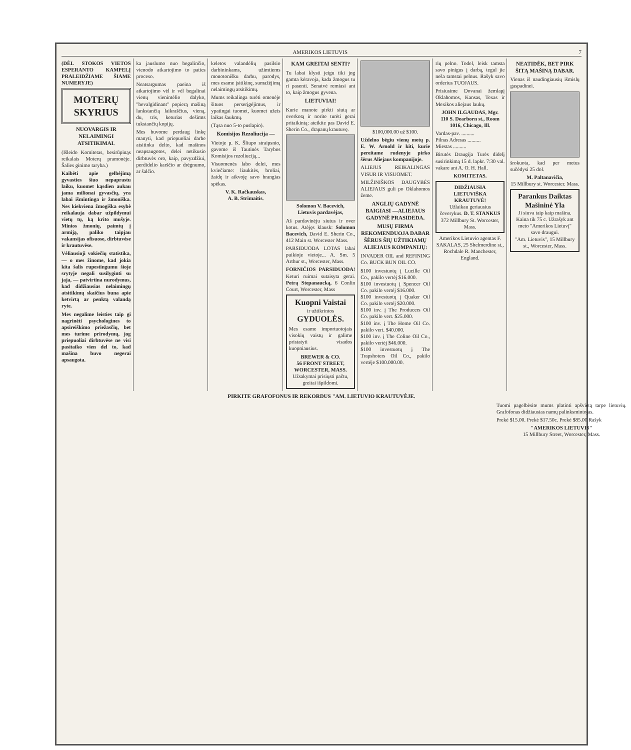AMERIKOS LIETUVIS 7
(DĖL STOKOS VIETOS ESPERANTO KAMPELĮ PRALEIDŽIAME ŠIAME NUMERYJE)
MOTERŲ SKYRIUS
NUOVARGIS IR NELAIMINGI ATSITIKIMAI.
(Išleido Komitetas, besirūpinąs reikalais Moterų pramonėje. Šalies ginimo taryba.)
Kaibėti apie gelbėjimą gyvasties šiuo nepaprastu laiku, kuomet kąsdien aukau jama milionai gyvasčių, yra labai išmintinga ir žmoniška. Nes kiekviena žmogiška esybė reikalauja dabar užpildymui vietų tų, ką krito mušyje. Minios žmonių, paimtų į armiją, paliko taipjau vakansijas ofisuose, dirbtuvėse ir krautuvėse.
Vėliausioji vokiečių statistika, — o mes žinome, kad jokia kita šalis rupestingumu šioje srytyje negali susilyginti su jaja, — patvirtina nurodymus, kad didžiausias nelaimingų atsitikimų skaičius buna apie ketvirtą ar penktą valandą ryte.
Mes negalime leisties taip gi nagrinėti psychologines to apsireiškimo priežasčių, bet mes turime prirodymų, jog priepuoliai dirbtuvėse ne visi pasitaiko vien del to, kad mašina buvo negerai apsaugota.
ka jauslumo nuo begalinčio, vienodo atkartojimo to paties proceso.
Neatsargumas paeina iš atkartojimo vėl ir vėl begalinai vienų vienintėlio dalyko, "bevalgidinant" popierą mašiną lankstančią laikraščius, vieną, du, tris, keturias dešimts tukstančių kopijų.
Mes buvome perdaug linkę manyti, kad priepuoliai darbe atsitinka delto, kad mašinos neapsaugotos, delei netikusio dirbtuvės oro, kaip, pavyzdžiui, perdidelio karščio ar drėgnumo, ar šalčio.
keletos valandėlių pasilsio darbininkams, užimtiems monotonišku darbu, parodys, mes esame įsitikinę, sumažėjimą nelaimingų atsitikimų.
Mums reikalinga turėti omenėje šituos perserįgėjimus, ir ypatingai tuomet, kuomet užeis laikas šaukmų.
(Tąsa nuo 5-to puslapio).
Komisijos Rezoliucija —
Vietoje p. K. Šliupo straipsnio, gavome iš Tautinės Tarybos Komisijos rezoliuciją...
Visuomenės labo delei, mes kviečiame: liaukitės, broliai, žaidę ir aikvoję savo brangias spėkas.
V. K. Račkauskas,
A. B. Strimaitis.
KAM GREITAI SENTI?
Tu labai klysti jeigu tiki jog gamta kėravoja, kada žmogus tu ri pasenti. Senatvė remiasi ant to, kaip žmogus gyvena.
LIETUVIAI!
Kurie manote pirkti siutą ar overkotą ir norite turėti gerai pritaikintą: ateikite pas David E. Sherin Co., drapanų krautuvę.
Solomon V. Bacevich,
Lietuvis pardavėjas,
Aš pardavinėju siutus ir over kotus. Atėjęs klausk: Solomon Bacevich, David E. Sherin Co., 412 Main st. Worcester Mass.
PARSIDUODA LOTAS labai puikioje vietoje... A. Sm. 5 Arthur st., Worcester, Mass.
FORNIČIOS PARSIDUODA! Keturi ruimai sutaisyta gerai. Petrą Stepanaucką, 6 Conlin Court, Worcester, Mass
Kuopni Vaistai
ir užtikrintos
GYDUOLĖS.
Mes esame importuotojais visokių vaistų ir galime pristatyti visados kuopniausius.
BREWER & CO.
56 FRONT STREET,
WORCESTER, MASS.
Užsakymai prisiųsti pačtu, greitai išpildomi.
$100,000.00 už $100.
Uždelno bėgiu vienų metų p. E. W. Arnold ir kiti, kurie pereitame rudenyje pirko šėrus Aliejaus kompanijoje.
ALIEJUS REIKALINGAS VISUR IR VISUOMET.
MILŽINIŠKOS DAUGYBĖS ALIEJAUS guli po Oklahomos žeme.
ANGLIŲ GADYNĖ BAIGIASI —ALIEJAUS GADYNĖ PRASIDEDA.
MUSŲ FIRMA REKOMENDUOJA DABAR ŠĖRUS ŠIŲ UŽTIKIAMŲ ALIEJAUS KOMPANIJŲ:
INVADER OIL and REFINING Co. BUCK BUN OIL CO.
$100 investuotų į Lucille Oil Co., pakilo vertėj $16.000.
$100 investuotų į Spencer Oil Co. pakilo vertėj $16.000.
$100 investuotų į Quaker Oil Co. pakilo vertėj $20.000.
$100 inv. į The Producers Oil Co. pakilo vert. $25.000.
$100 inv. į The Home Oil Co. pakilo vert. $40.000.
$100 inv. į The Coline Oil Co., pakilo vertėj $46.000.
$100 investuotų į The Trapshoters Oil Co., pakilo vertėje $100.000.00.
rių pelno. Todel, leisk tamsta savo pinigus į darbą, tegul jie neša tamstai pelnus. Rašyk savo orderius TUOJAUS.
Prisiusime Dovanai žemlapį Oklahomos, Kansas, Texas ir Mexikos aliejaus laukų.
JOHN ILGAUDAS, Mgr.
110 S. Dearborn st., Room 1016, Chicago, Ill.
Vardas-pav. ..........
Pilnas Adresas ..........
Miestas ..........
Birutės Draugija Turės didelį susirinkimą 15 d. lapkr. 7:30 val. vakare ant A. O. H. Hall.
KOMITETAS.
DIDŽIAUSIA LIETUVIŠKA KRAUTUVĖ!
Užlaikau geriausius čeverykus. D. T. STANKUS 372 Millbury St. Worcester, Mass.
Amerikos Lietuvio agentas F. SAKALAS, 25 Shelmerdine st., Rochdale R. Manchester, England.
NEATIDĖK, BET PIRK ŠITĄ MAŠINĄ DABAR.
Vienas iš naudingiausių išmislų gaspadinei.
šrokuota, kad per metus sučėdysi 25 dol.
M. Paltanavičia,
15 Millbury st. Worcester. Mass.
Parankus Daiktas Mašininė Yla
Ji siuva taip kaip mašina. Kaina tik 75 c. Užrašyk ant meto "Amerikos Lietuvį" savo draugui.
"Am. Lietuvis", 15 Millbury st., Worcester, Mass.
PIRKITE GRAFOFONUS IR REKORDUS "AM. LIETUVIO KRAUTUVĖJE.
Tuomi pagelbėsite mums platinti apšvietą tarpe lietuvių. Grafofonas didžiausias namų palinksmintojas.
Prekė $15.00. Prekė $17.50c. Prekė $85.00 Rašyk
"AMERIKOS LIETUVIS"
15 Millbury Street, Worcester, Mass.